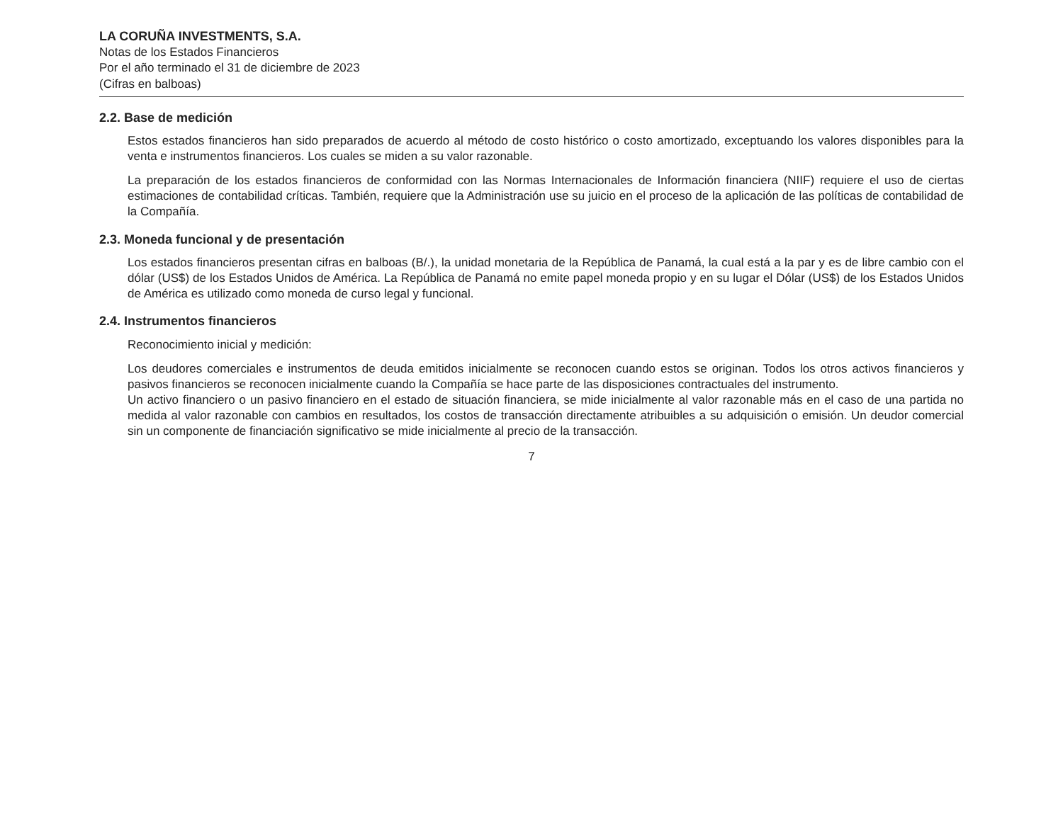LA CORUÑA INVESTMENTS, S.A.
Notas de los Estados Financieros
Por el año terminado el 31 de diciembre de 2023
(Cifras en balboas)
2.2. Base de medición
Estos estados financieros han sido preparados de acuerdo al método de costo histórico o costo amortizado, exceptuando los valores disponibles para la venta e instrumentos financieros. Los cuales se miden a su valor razonable.
La preparación de los estados financieros de conformidad con las Normas Internacionales de Información financiera (NIIF) requiere el uso de ciertas estimaciones de contabilidad críticas. También, requiere que la Administración use su juicio en el proceso de la aplicación de las políticas de contabilidad de la Compañía.
2.3. Moneda funcional y de presentación
Los estados financieros presentan cifras en balboas (B/.), la unidad monetaria de la República de Panamá, la cual está a la par y es de libre cambio con el dólar (US$) de los Estados Unidos de América. La República de Panamá no emite papel moneda propio y en su lugar el Dólar (US$) de los Estados Unidos de América es utilizado como moneda de curso legal y funcional.
2.4. Instrumentos financieros
Reconocimiento inicial y medición:
Los deudores comerciales e instrumentos de deuda emitidos inicialmente se reconocen cuando estos se originan. Todos los otros activos financieros y pasivos financieros se reconocen inicialmente cuando la Compañía se hace parte de las disposiciones contractuales del instrumento.
Un activo financiero o un pasivo financiero en el estado de situación financiera, se mide inicialmente al valor razonable más en el caso de una partida no medida al valor razonable con cambios en resultados, los costos de transacción directamente atribuibles a su adquisición o emisión. Un deudor comercial sin un componente de financiación significativo se mide inicialmente al precio de la transacción.
7